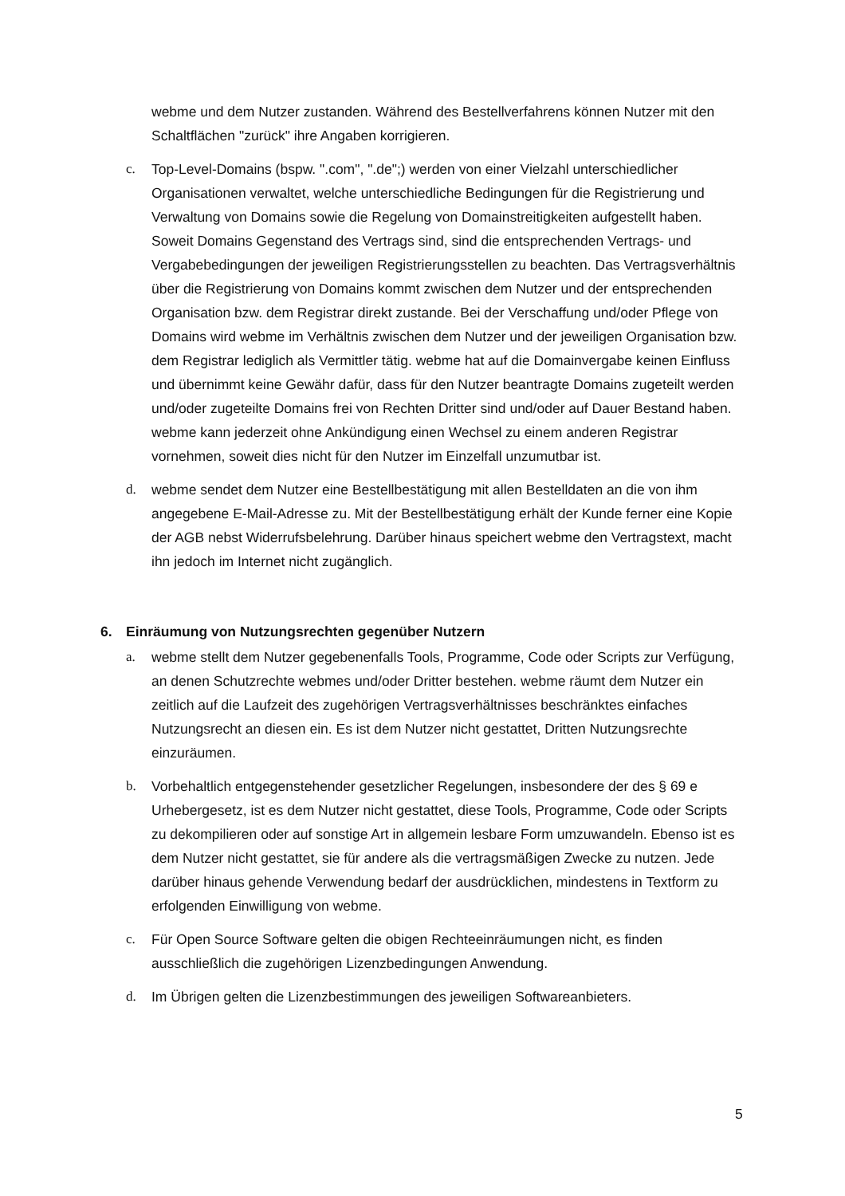webme und dem Nutzer zustanden. Während des Bestellverfahrens können Nutzer mit den Schaltflächen "zurück" ihre Angaben korrigieren.
c. Top-Level-Domains (bspw. ".com", ".de";) werden von einer Vielzahl unterschiedlicher Organisationen verwaltet, welche unterschiedliche Bedingungen für die Registrierung und Verwaltung von Domains sowie die Regelung von Domainstreitigkeiten aufgestellt haben. Soweit Domains Gegenstand des Vertrags sind, sind die entsprechenden Vertrags- und Vergabebedingungen der jeweiligen Registrierungsstellen zu beachten. Das Vertragsverhältnis über die Registrierung von Domains kommt zwischen dem Nutzer und der entsprechenden Organisation bzw. dem Registrar direkt zustande. Bei der Verschaffung und/oder Pflege von Domains wird webme im Verhältnis zwischen dem Nutzer und der jeweiligen Organisation bzw. dem Registrar lediglich als Vermittler tätig. webme hat auf die Domainvergabe keinen Einfluss und übernimmt keine Gewähr dafür, dass für den Nutzer beantragte Domains zugeteilt werden und/oder zugeteilte Domains frei von Rechten Dritter sind und/oder auf Dauer Bestand haben. webme kann jederzeit ohne Ankündigung einen Wechsel zu einem anderen Registrar vornehmen, soweit dies nicht für den Nutzer im Einzelfall unzumutbar ist.
d. webme sendet dem Nutzer eine Bestellbestätigung mit allen Bestelldaten an die von ihm angegebene E-Mail-Adresse zu. Mit der Bestellbestätigung erhält der Kunde ferner eine Kopie der AGB nebst Widerrufsbelehrung. Darüber hinaus speichert webme den Vertragstext, macht ihn jedoch im Internet nicht zugänglich.
6. Einräumung von Nutzungsrechten gegenüber Nutzern
a. webme stellt dem Nutzer gegebenenfalls Tools, Programme, Code oder Scripts zur Verfügung, an denen Schutzrechte webmes und/oder Dritter bestehen. webme räumt dem Nutzer ein zeitlich auf die Laufzeit des zugehörigen Vertragsverhältnisses beschränktes einfaches Nutzungsrecht an diesen ein. Es ist dem Nutzer nicht gestattet, Dritten Nutzungsrechte einzuräumen.
b. Vorbehaltlich entgegenstehender gesetzlicher Regelungen, insbesondere der des § 69 e Urhebergesetz, ist es dem Nutzer nicht gestattet, diese Tools, Programme, Code oder Scripts zu dekompilieren oder auf sonstige Art in allgemein lesbare Form umzuwandeln. Ebenso ist es dem Nutzer nicht gestattet, sie für andere als die vertragsmäßigen Zwecke zu nutzen. Jede darüber hinaus gehende Verwendung bedarf der ausdrücklichen, mindestens in Textform zu erfolgenden Einwilligung von webme.
c. Für Open Source Software gelten die obigen Rechteeinräumungen nicht, es finden ausschließlich die zugehörigen Lizenzbedingungen Anwendung.
d. Im Übrigen gelten die Lizenzbestimmungen des jeweiligen Softwareanbieters.
5